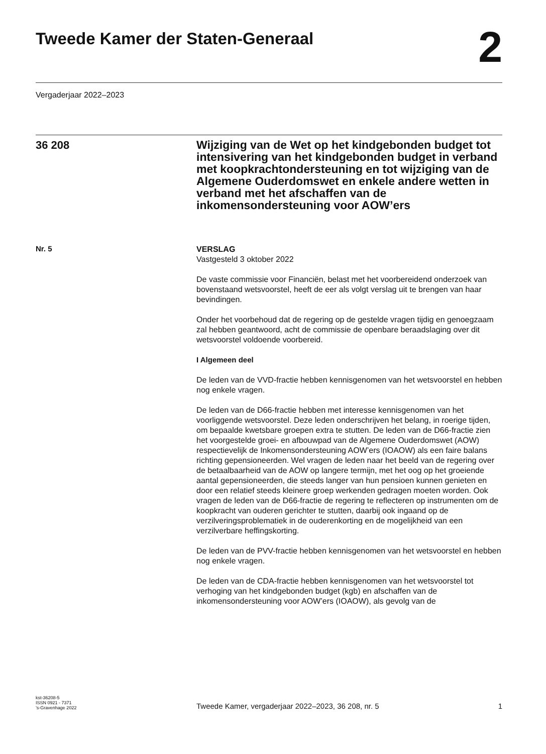Tweede Kamer der Staten-Generaal
2
Vergaderjaar 2022–2023
36 208
Wijziging van de Wet op het kindgebonden budget tot intensivering van het kindgebonden budget in verband met koopkrachtondersteuning en tot wijziging van de Algemene Ouderdomswet en enkele andere wetten in verband met het afschaffen van de inkomensondersteuning voor AOW’ers
Nr. 5
VERSLAG
Vastgesteld 3 oktober 2022
De vaste commissie voor Financiën, belast met het voorbereidend onderzoek van bovenstaand wetsvoorstel, heeft de eer als volgt verslag uit te brengen van haar bevindingen.
Onder het voorbehoud dat de regering op de gestelde vragen tijdig en genoegzaam zal hebben geantwoord, acht de commissie de openbare beraadslaging over dit wetsvoorstel voldoende voorbereid.
I Algemeen deel
De leden van de VVD-fractie hebben kennisgenomen van het wetsvoorstel en hebben nog enkele vragen.
De leden van de D66-fractie hebben met interesse kennisgenomen van het voorliggende wetsvoorstel. Deze leden onderschrijven het belang, in roerige tijden, om bepaalde kwetsbare groepen extra te stutten. De leden van de D66-fractie zien het voorgestelde groei- en afbouwpad van de Algemene Ouderdomswet (AOW) respectievelijk de Inkomensonder­steuning AOW’ers (IOAOW) als een faire balans richting gepensioneerden. Wel vragen de leden naar het beeld van de regering over de betaal­baarheid van de AOW op langere termijn, met het oog op het groeiende aantal gepensioneerden, die steeds langer van hun pensioen kunnen genieten en door een relatief steeds kleinere groep werkenden gedragen moeten worden. Ook vragen de leden van de D66-fractie de regering te reflecteren op instrumenten om de koopkracht van ouderen gerichter te stutten, daarbij ook ingaand op de verzilveringsproblematiek in de ouderenkorting en de mogelijkheid van een verzilverbare heffingskorting.
De leden van de PVV-fractie hebben kennisgenomen van het wetsvoorstel en hebben nog enkele vragen.
De leden van de CDA-fractie hebben kennisgenomen van het wetsvoorstel tot verhoging van het kindgebonden budget (kgb) en afschaffen van de inkomensondersteuning voor AOW’ers (IOAOW), als gevolg van de
kst-36208-5
ISSN 0921 - 7371
’s-Gravenhage 2022
Tweede Kamer, vergaderjaar 2022–2023, 36 208, nr. 5
1